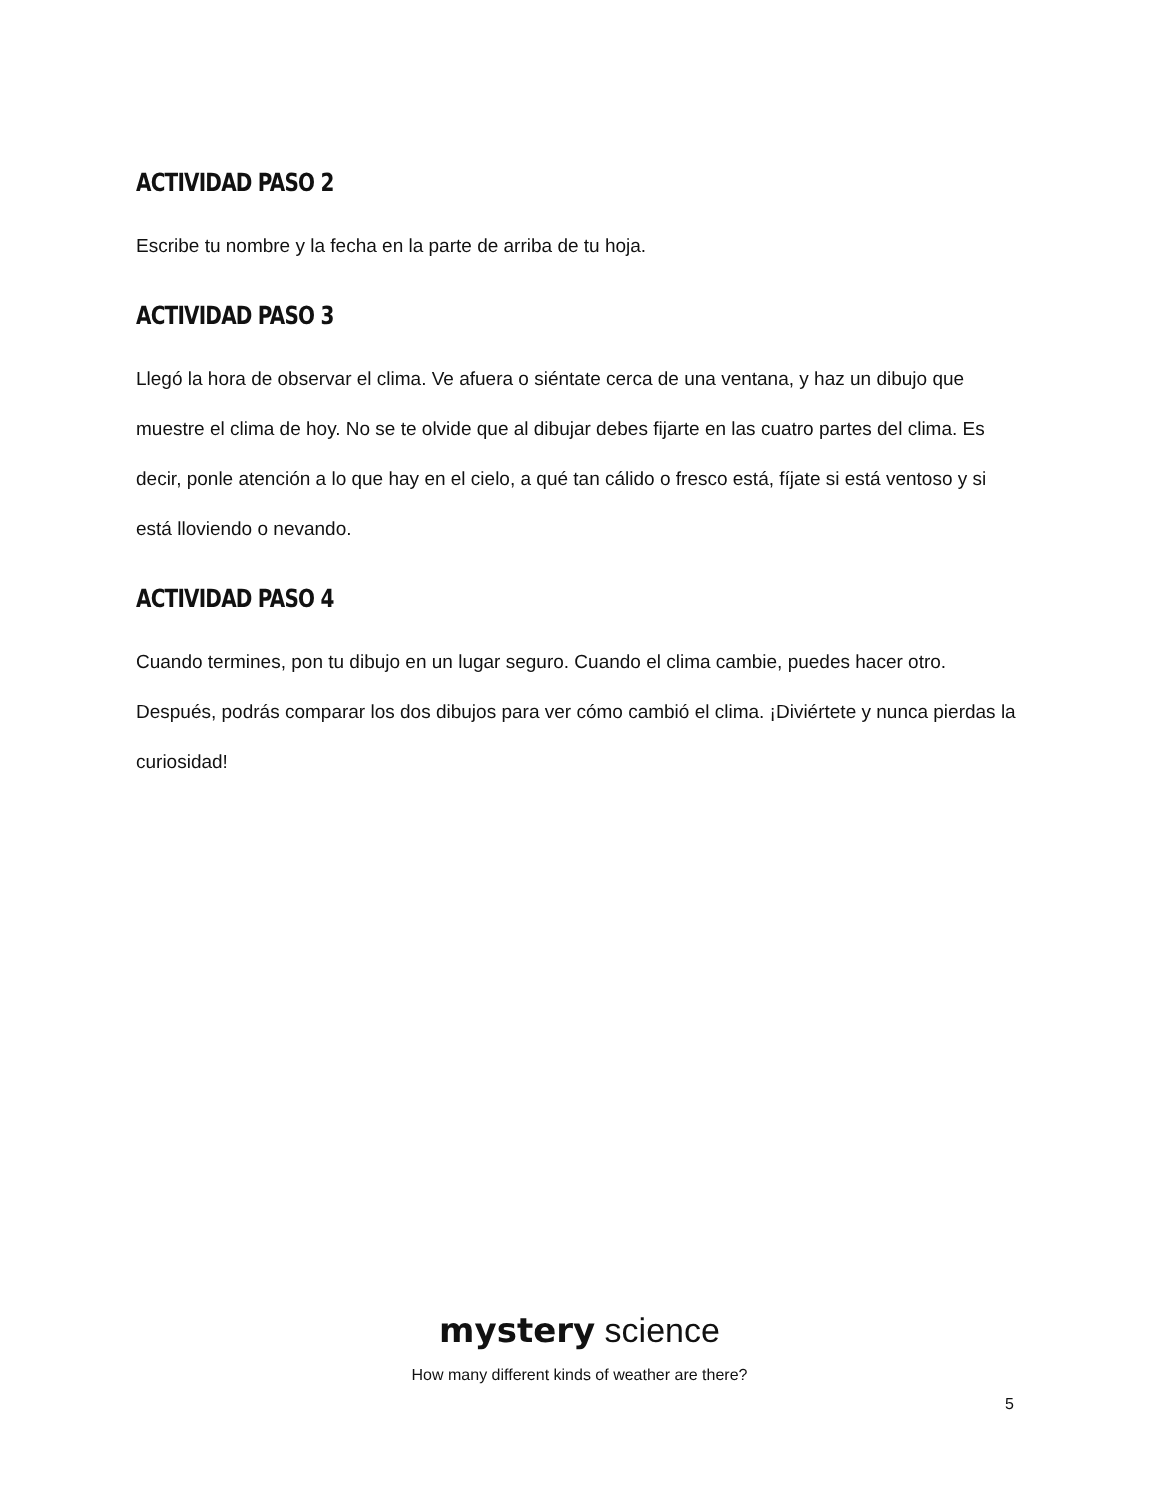ACTIVIDAD PASO 2
Escribe tu nombre y la fecha en la parte de arriba de tu hoja.
ACTIVIDAD PASO 3
Llegó la hora de observar el clima. Ve afuera o siéntate cerca de una ventana, y haz un dibujo que muestre el clima de hoy. No se te olvide que al dibujar debes fijarte en las cuatro partes del clima. Es decir, ponle atención a lo que hay en el cielo, a qué tan cálido o fresco está, fíjate si está ventoso y si está lloviendo o nevando.
ACTIVIDAD PASO 4
Cuando termines, pon tu dibujo en un lugar seguro. Cuando el clima cambie, puedes hacer otro. Después, podrás comparar los dos dibujos para ver cómo cambió el clima. ¡Diviértete y nunca pierdas la curiosidad!
mystery science
How many different kinds of weather are there?
5